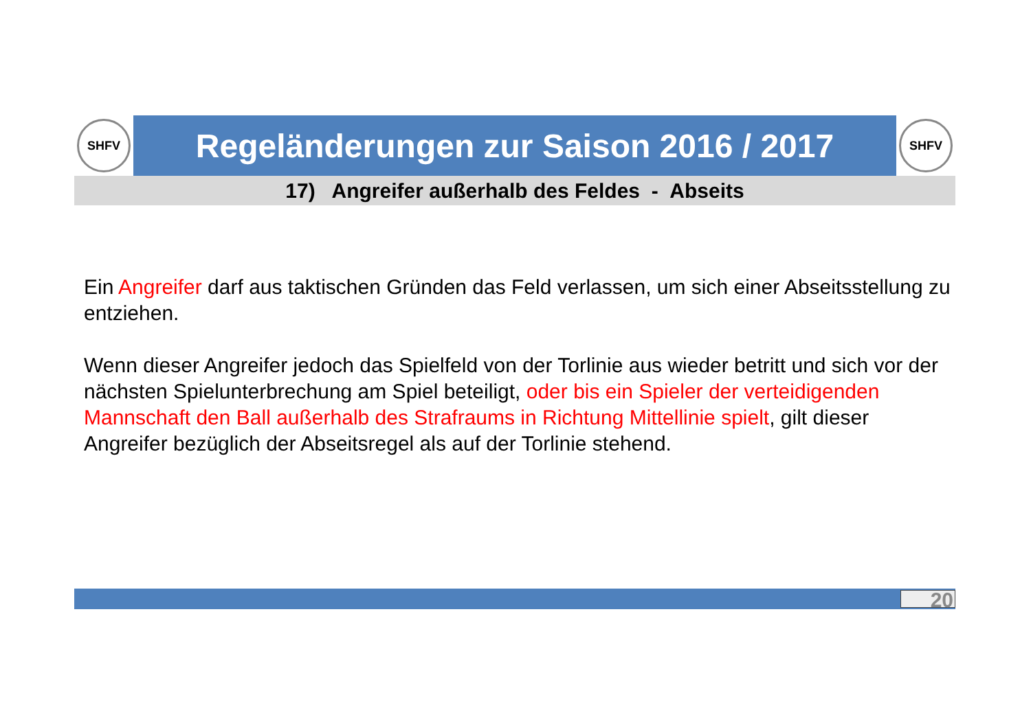SHFV
Regeländerungen zur Saison 2016 / 2017
SHFV
17) Angreifer außerhalb des Feldes - Abseits
Ein Angreifer darf aus taktischen Gründen das Feld verlassen, um sich einer Abseitsstellung zu entziehen.
Wenn dieser Angreifer jedoch das Spielfeld von der Torlinie aus wieder betritt und sich vor der nächsten Spielunterbrechung am Spiel beteiligt, oder bis ein Spieler der verteidigenden Mannschaft den Ball außerhalb des Strafraums in Richtung Mittellinie spielt, gilt dieser Angreifer bezüglich der Abseitsregel als auf der Torlinie stehend.
20